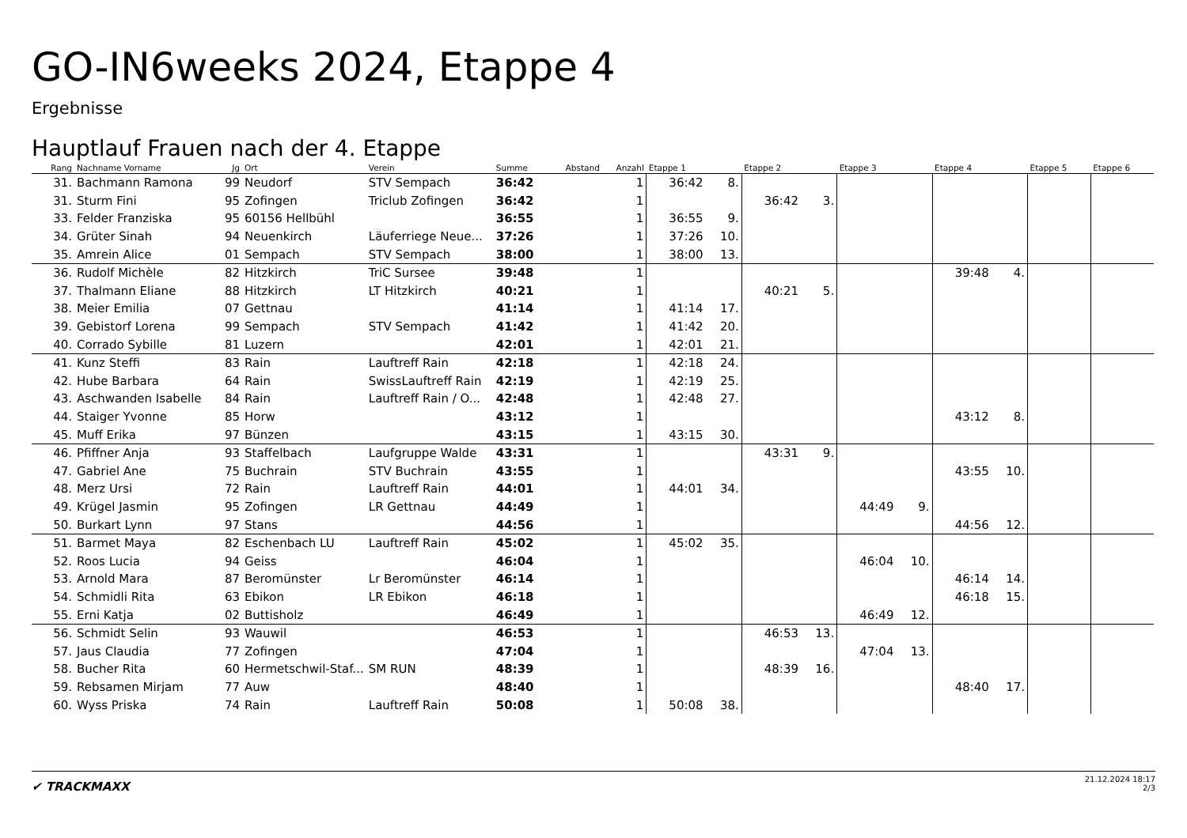GO-IN6weeks 2024, Etappe 4
Ergebnisse
Hauptlauf Frauen nach der 4. Etappe
| Rang | Nachname Vorname | Jg | Ort | Verein | Summe | Abstand | Anzahl | Etappe 1 | | Etappe 2 | | Etappe 3 | | Etappe 4 | | Etappe 5 | | Etappe 6 | |
| --- | --- | --- | --- | --- | --- | --- | --- | --- | --- | --- | --- | --- | --- | --- | --- | --- | --- | --- | --- |
| 31. | Bachmann Ramona | 99 | Neudorf | STV Sempach | 36:42 | | 1 | 36:42 | 8. | | | | | | | | | | |
| 31. | Sturm Fini | 95 | Zofingen | Triclub Zofingen | 36:42 | | 1 | | | 36:42 | 3. | | | | | | | | |
| 33. | Felder Franziska | 95 | 60156 Hellbühl | | 36:55 | | 1 | 36:55 | 9. | | | | | | | | | | |
| 34. | Grüter Sinah | 94 | Neuenkirch | Läuferriege Neue... | 37:26 | | 1 | 37:26 | 10. | | | | | | | | | | |
| 35. | Amrein Alice | 01 | Sempach | STV Sempach | 38:00 | | 1 | 38:00 | 13. | | | | | | | | | | |
| 36. | Rudolf Michèle | 82 | Hitzkirch | TriC Sursee | 39:48 | | 1 | | | | | | | 39:48 | 4. | | | | |
| 37. | Thalmann Eliane | 88 | Hitzkirch | LT Hitzkirch | 40:21 | | 1 | | | 40:21 | 5. | | | | | | | | |
| 38. | Meier Emilia | 07 | Gettnau | | 41:14 | | 1 | 41:14 | 17. | | | | | | | | | | |
| 39. | Gebistorf Lorena | 99 | Sempach | STV Sempach | 41:42 | | 1 | 41:42 | 20. | | | | | | | | | | |
| 40. | Corrado Sybille | 81 | Luzern | | 42:01 | | 1 | 42:01 | 21. | | | | | | | | | | |
| 41. | Kunz Steffi | 83 | Rain | Lauftreff Rain | 42:18 | | 1 | 42:18 | 24. | | | | | | | | | | |
| 42. | Hube Barbara | 64 | Rain | SwissLauftreff Rain | 42:19 | | 1 | 42:19 | 25. | | | | | | | | | | |
| 43. | Aschwanden Isabelle | 84 | Rain | Lauftreff Rain / O... | 42:48 | | 1 | 42:48 | 27. | | | | | | | | | | |
| 44. | Staiger Yvonne | 85 | Horw | | 43:12 | | 1 | | | | | | | 43:12 | 8. | | | | |
| 45. | Muff Erika | 97 | Bünzen | | 43:15 | | 1 | 43:15 | 30. | | | | | | | | | | |
| 46. | Pfiffner Anja | 93 | Staffelbach | Laufgruppe Walde | 43:31 | | 1 | | | 43:31 | 9. | | | | | | | | |
| 47. | Gabriel Ane | 75 | Buchrain | STV Buchrain | 43:55 | | 1 | | | | | | | 43:55 | 10. | | | | |
| 48. | Merz Ursi | 72 | Rain | Lauftreff Rain | 44:01 | | 1 | 44:01 | 34. | | | | | | | | | | |
| 49. | Krügel Jasmin | 95 | Zofingen | LR Gettnau | 44:49 | | 1 | | | | | 44:49 | 9. | | | | | | |
| 50. | Burkart Lynn | 97 | Stans | | 44:56 | | 1 | | | | | | | 44:56 | 12. | | | | |
| 51. | Barmet Maya | 82 | Eschenbach LU | Lauftreff Rain | 45:02 | | 1 | 45:02 | 35. | | | | | | | | | | |
| 52. | Roos Lucia | 94 | Geiss | | 46:04 | | 1 | | | | | 46:04 | 10. | | | | | | |
| 53. | Arnold Mara | 87 | Beromünster | Lr Beromünster | 46:14 | | 1 | | | | | | | 46:14 | 14. | | | | |
| 54. | Schmidli Rita | 63 | Ebikon | LR Ebikon | 46:18 | | 1 | | | | | | | 46:18 | 15. | | | | |
| 55. | Erni Katja | 02 | Buttisholz | | 46:49 | | 1 | | | | | 46:49 | 12. | | | | | | |
| 56. | Schmidt Selin | 93 | Wauwil | | 46:53 | | 1 | | | 46:53 | 13. | | | | | | | | |
| 57. | Jaus Claudia | 77 | Zofingen | | 47:04 | | 1 | | | | | 47:04 | 13. | | | | | | |
| 58. | Bucher Rita | 60 | Hermetschwil-Staf... | SM RUN | 48:39 | | 1 | | | 48:39 | 16. | | | | | | | | |
| 59. | Rebsamen Mirjam | 77 | Auw | | 48:40 | | 1 | | | | | | | 48:40 | 17. | | | | |
| 60. | Wyss Priska | 74 | Rain | Lauftreff Rain | 50:08 | | 1 | 50:08 | 38. | | | | | | | | | | |
✔ TRACKMAXX
21.12.2024 18:17
2/3